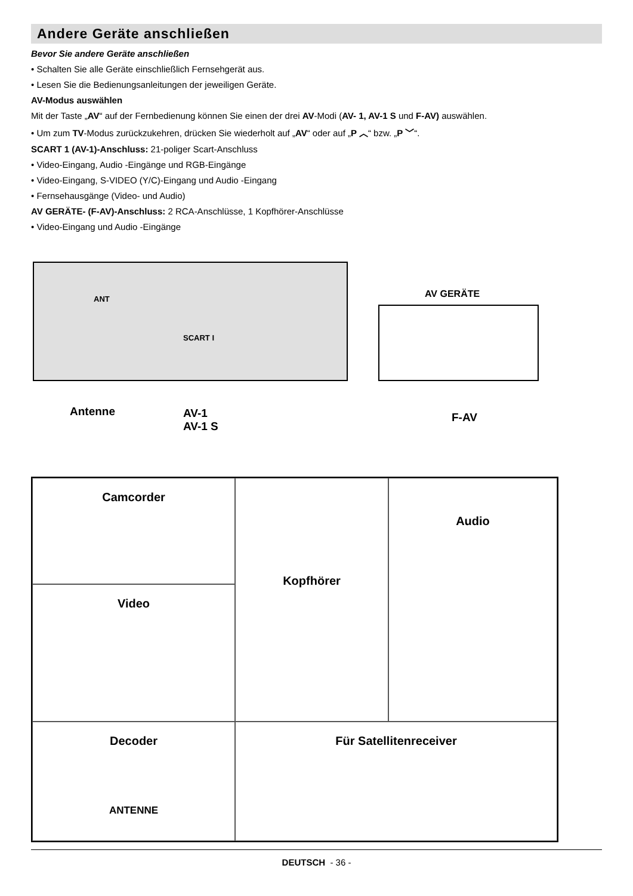Andere Geräte anschließen
Bevor Sie andere Geräte anschließen
• Schalten Sie alle Geräte einschließlich Fernsehgerät aus.
• Lesen Sie die Bedienungsanleitungen der jeweiligen Geräte.
AV-Modus auswählen
Mit der Taste „AV“ auf der Fernbedienung können Sie einen der drei AV-Modi (AV- 1, AV-1 S und F-AV) auswählen.
• Um zum TV-Modus zurückzukehren, drücken Sie wiederholt auf „AV“ oder auf „P ︿“ bzw. „P ﹀“.
SCART 1 (AV-1)-Anschluss: 21-poliger Scart-Anschluss
• Video-Eingang, Audio -Eingänge und RGB-Eingänge
• Video-Eingang, S-VIDEO (Y/C)-Eingang und Audio -Eingang
• Fernsehausgänge (Video- und Audio)
AV GERÄTE- (F-AV)-Anschluss: 2 RCA-Anschlüsse, 1 Kopfhörer-Anschlüsse
• Video-Eingang und Audio -Eingänge
ANT
SCART I
Antenne AV-1
AV-1 S
AV GERÄTE
F-AV
Camcorder
Kopfhörer
Audio
Video
Decoder
ANTENNE
Für Satellitenreceiver
DEUTSCH - 36 -